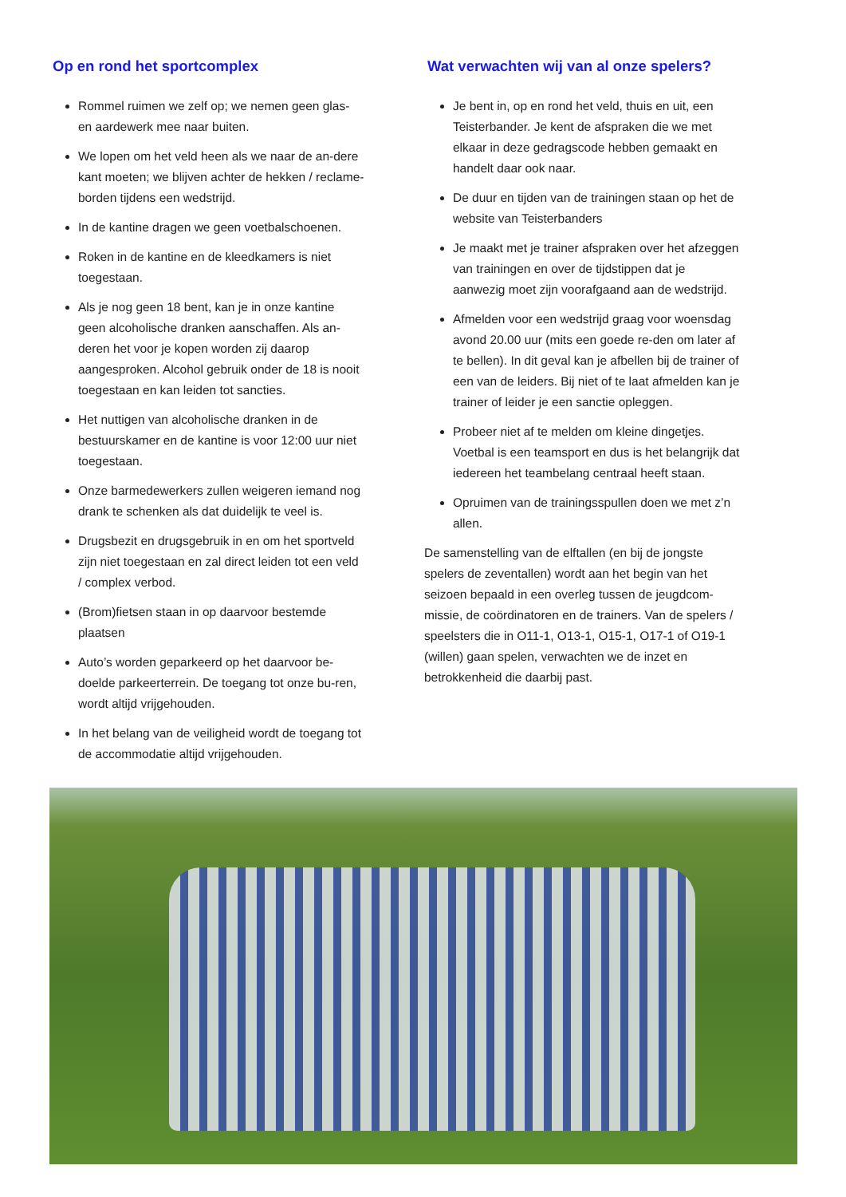Op en rond het sportcomplex
Rommel ruimen we zelf op; we nemen geen glas- en aardewerk mee naar buiten.
We lopen om het veld heen als we naar de an-dere kant moeten; we blijven achter de hekken / reclame-borden tijdens een wedstrijd.
In de kantine dragen we geen voetbalschoenen.
Roken in de kantine en de kleedkamers is niet toegestaan.
Als je nog geen 18 bent, kan je in onze kantine geen alcoholische dranken aanschaffen. Als an-deren het voor je kopen worden zij daarop aangesproken. Alcohol gebruik onder de 18 is nooit toegestaan en kan leiden tot sancties.
Het nuttigen van alcoholische dranken in de bestuurskamer en de kantine is voor 12:00 uur niet toegestaan.
Onze barmedewerkers zullen weigeren iemand nog drank te schenken als dat duidelijk te veel is.
Drugsbezit en drugsgebruik in en om het sportveld zijn niet toegestaan en zal direct leiden tot een veld / complex verbod.
(Brom)fietsen staan in op daarvoor bestemde plaatsen
Auto’s worden geparkeerd op het daarvoor be-doelde parkeerterrein. De toegang tot onze bu-ren, wordt altijd vrijgehouden.
In het belang van de veiligheid wordt de toegang tot de accommodatie altijd vrijgehouden.
Wat verwachten wij van al onze spelers?
Je bent in, op en rond het veld, thuis en uit, een Teisterbander. Je kent de afspraken die we met elkaar in deze gedragscode hebben gemaakt en handelt daar ook naar.
De duur en tijden van de trainingen staan op het de website van Teisterbanders
Je maakt met je trainer afspraken over het afzeggen van trainingen en over de tijdstippen dat je aanwezig moet zijn voorafgaand aan de wedstrijd.
Afmelden voor een wedstrijd graag voor woensdag avond 20.00 uur (mits een goede re-den om later af te bellen). In dit geval kan je afbellen bij de trainer of een van de leiders. Bij niet of te laat afmelden kan je trainer of leider je een sanctie opleggen.
Probeer niet af te melden om kleine dingetjes. Voetbal is een teamsport en dus is het belangrijk dat iedereen het teambelang centraal heeft staan.
Opruimen van de trainingsspullen doen we met z’n allen.
De samenstelling van de elftallen (en bij de jongste spelers de zeventallen) wordt aan het begin van het seizoen bepaald in een overleg tussen de jeugdcom-missie, de coördinatoren en de trainers. Van de spelers / speelsters die in O11-1, O13-1, O15-1, O17-1 of O19-1 (willen) gaan spelen, verwachten we de inzet en betrokkenheid die daarbij past.